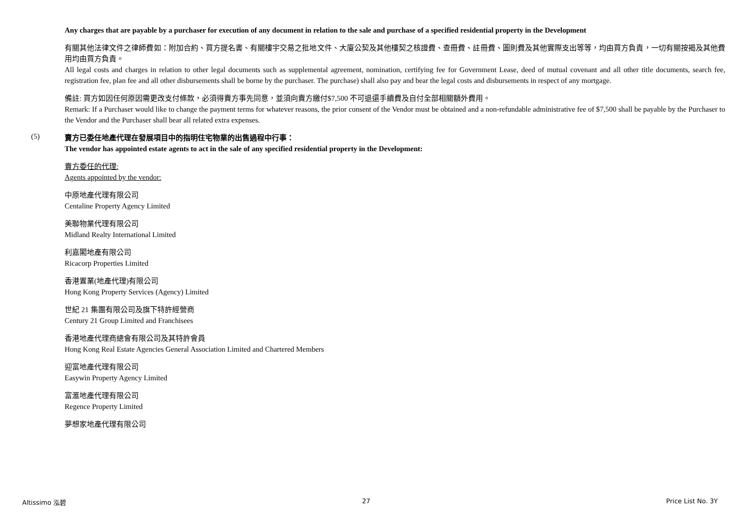Any charges that are payable by a purchaser for execution of any document in relation to the sale and purchase of a specified residential property in the Development
有關其他法律文件之律師費如：附加合約、買方提名書、有關樓宇交易之批地文件、大廈公契及其他樓契之核證費、查冊費、註冊費、圖則費及其他實際支出等等，均由買方負責，一切有關按揭及其他費用均由買方負責。
All legal costs and charges in relation to other legal documents such as supplemental agreement, nomination, certifying fee for Government Lease, deed of mutual covenant and all other title documents, search fee, registration fee, plan fee and all other disbursements shall be borne by the purchaser. The purchase) shall also pay and bear the legal costs and disbursements in respect of any mortgage.
備註: 買方如因任何原因需更改支付條款，必須得賣方事先同意，並須向賣方繳付$7,500 不可退還手續費及自付全部相關額外費用。
Remark: If a Purchaser would like to change the payment terms for whatever reasons, the prior consent of the Vendor must be obtained and a non-refundable administrative fee of $7,500 shall be payable by the Purchaser to the Vendor and the Purchaser shall bear all related extra expenses.
(5)
賣方已委任地產代理在發展項目中的指明住宅物業的出售過程中行事：
The vendor has appointed estate agents to act in the sale of any specified residential property in the Development:
賣方委任的代理:
Agents appointed by the vendor:
中原地產代理有限公司
Centaline Property Agency Limited
美聯物業代理有限公司
Midland Realty International Limited
利嘉閣地產有限公司
Ricacorp Properties Limited
香港置業(地產代理)有限公司
Hong Kong Property Services (Agency) Limited
世紀 21 集團有限公司及旗下特許經營商
Century 21 Group Limited and Franchisees
香港地產代理商總會有限公司及其特許會員
Hong Kong Real Estate Agencies General Association Limited and Chartered Members
迎富地產代理有限公司
Easywin Property Agency Limited
富滙地產代理有限公司
Regence Property Limited
夢想家地產代理有限公司
Altissimo 泓碧 27 Price List No. 3Y